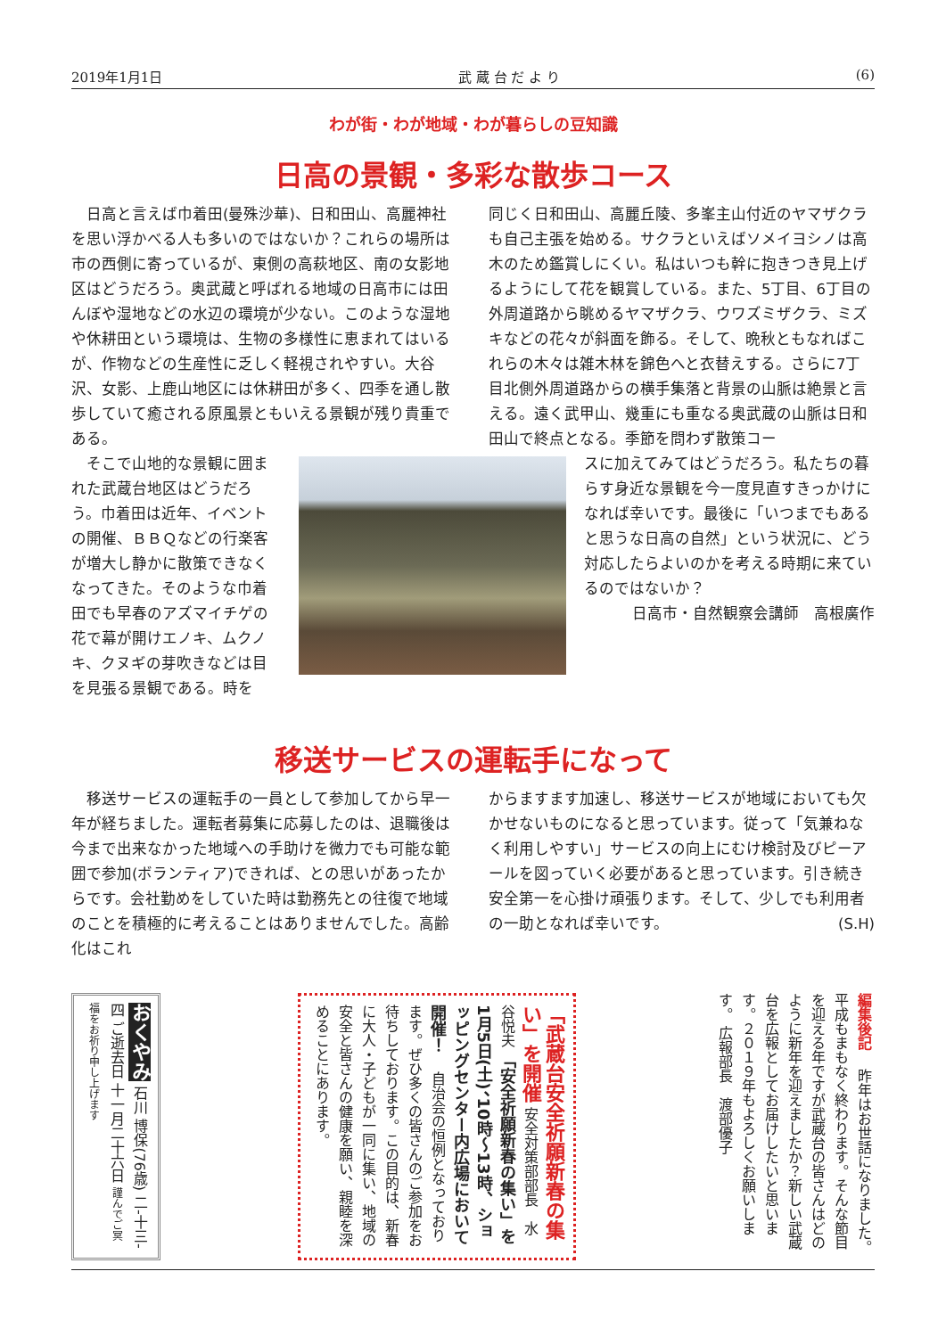2019年1月1日 武 蔵 台 だ よ り (6)
わが街・わが地域・わが暮らしの豆知識
日高の景観・多彩な散歩コース
　日高と言えば巾着田(曼殊沙華)、日和田山、高麗神社を思い浮かべる人も多いのではないか？これらの場所は市の西側に寄っているが、東側の高萩地区、南の女影地区はどうだろう。奥武蔵と呼ばれる地域の日高市には田んぼや湿地などの水辺の環境が少ない。このような湿地や休耕田という環境は、生物の多様性に恵まれてはいるが、作物などの生産性に乏しく軽視されやすい。大谷沢、女影、上鹿山地区には休耕田が多く、四季を通し散歩していて癒される原風景ともいえる景観が残り貴重である。
同じく日和田山、高麗丘陵、多峯主山付近のヤマザクラも自己主張を始める。サクラといえばソメイヨシノは高木のため鑑賞しにくい。私はいつも幹に抱きつき見上げるようにして花を観賞している。また、5丁目、6丁目の外周道路から眺めるヤマザクラ、ウワズミザクラ、ミズキなどの花々が斜面を飾る。そして、晩秋ともなればこれらの木々は雑木林を錦色へと衣替えする。さらに7丁目北側外周道路からの横手集落と背景の山脈は絶景と言える。遠く武甲山、幾重にも重なる奥武蔵の山脈は日和田山で終点となる。季節を問わず散策コー
　そこで山地的な景観に囲まれた武蔵台地区はどうだろう。巾着田は近年、イベントの開催、ＢＢＱなどの行楽客が増大し静かに散策できなくなってきた。そのような巾着田でも早春のアズマイチゲの花で幕が開けエノキ、ムクノキ、クヌギの芽吹きなどは目を見張る景観である。時を
スに加えてみてはどうだろう。私たちの暮らす身近な景観を今一度見直すきっかけになれば幸いです。最後に「いつまでもあると思うな日高の自然」という状況に、どう対応したらよいのかを考える時期に来ているのではないか？
日高市・自然観察会講師　高根廣作
移送サービスの運転手になって
　移送サービスの運転手の一員として参加してから早一年が経ちました。運転者募集に応募したのは、退職後は今まで出来なかった地域への手助けを微力でも可能な範囲で参加(ボランティア)できれば、との思いがあったからです。会社勤めをしていた時は勤務先との往復で地域のことを積極的に考えることはありませんでした。高齢化はこれ
からますます加速し、移送サービスが地域においても欠かせないものになると思っています。従って「気兼ねなく利用しやすい」サービスの向上にむけ検討及びピーアールを図っていく必要があると思っています。引き続き安全第一を心掛け頑張ります。そして、少しでも利用者の一助となれば幸いです。 (S.H)
おくやみ 石川 博保(76歳) 二-十三-四 ご逝去日 十一月二十六日 謹んでご冥福をお祈り申し上げます
「武蔵台安全祈願新春の集い」を開催 安全対策部部長　水谷悦夫 「安全祈願新春の集い」を1月5日(土)、10時～13時、ショッピングセンター内広場において開催！ 　自治会の恒例となっております。ぜひ多くの皆さんのご参加をお待ちしております。この目的は、新春に大人・子どもが一同に集い、地域の安全と皆さんの健康を願い、親睦を深めることにあります。
編集後記 　昨年はお世話になりました。平成もまもなく終わります。そんな節目を迎える年ですが武蔵台の皆さんはどのように新年を迎えましたか？新しい武蔵台を広報としてお届けしたいと思います。２０１９年もよろしくお願いします。 広報部長　渡部優子